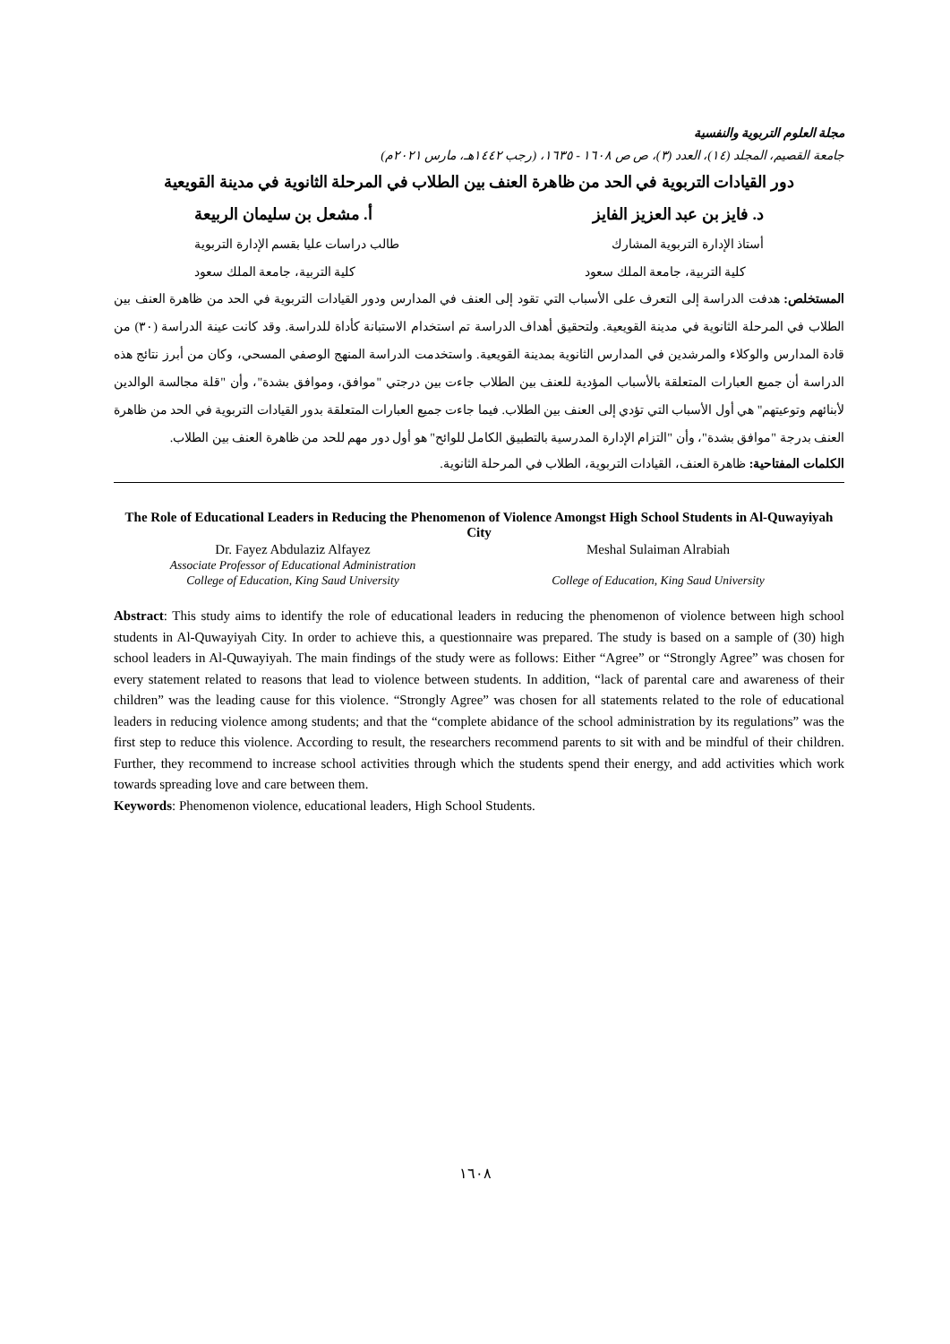مجلة العلوم التربوية والنفسية
جامعة القصيم، المجلد (١٤)، العدد (٣)، ص ص ١٦٠٨ - ١٦٣٥، (رجب ١٤٤٢هـ، مارس ٢٠٢١م)
دور القيادات التربوية في الحد من ظاهرة العنف بين الطلاب في المرحلة الثانوية في مدينة القويعية
د. فايز بن عبد العزيز الفايز أ. مشعل بن سليمان الربيعة
أستاذ الإدارة التربوية المشارك طالب دراسات عليا بقسم الإدارة التربوية
كلية التربية، جامعة الملك سعود كلية التربية، جامعة الملك سعود
المستخلص: هدفت الدراسة إلى التعرف على الأسباب التي تقود إلى العنف في المدارس ودور القيادات التربوية في الحد من ظاهرة العنف بين الطلاب في المرحلة الثانوية في مدينة القويعية. ولتحقيق أهداف الدراسة تم استخدام الاستبانة كأداة للدراسة. وقد كانت عينة الدراسة (٣٠) من قادة المدارس والوكلاء والمرشدين في المدارس الثانوية بمدينة القويعية. واستخدمت الدراسة المنهج الوصفي المسحي، وكان من أبرز نتائج هذه الدراسة أن جميع العبارات المتعلقة بالأسباب المؤدية للعنف بين الطلاب جاءت بين درجتي "موافق، وموافق بشدة"، وأن "قلة مجالسة الوالدين لأبنائهم وتوعيتهم" هي أول الأسباب التي تؤدي إلى العنف بين الطلاب. فيما جاءت جميع العبارات المتعلقة بدور القيادات التربوية في الحد من ظاهرة العنف بدرجة "موافق بشدة"، وأن "التزام الإدارة المدرسية بالتطبيق الكامل للوائح" هو أول دور مهم للحد من ظاهرة العنف بين الطلاب.
الكلمات المفتاحية: ظاهرة العنف، القيادات التربوية، الطلاب في المرحلة الثانوية.
The Role of Educational Leaders in Reducing the Phenomenon of Violence Amongst High School Students in Al-Quwayiyah City
Dr. Fayez Abdulaziz Alfayez
Associate Professor of Educational Administration
College of Education, King Saud University
Meshal Sulaiman Alrabiah
College of Education, King Saud University
Abstract: This study aims to identify the role of educational leaders in reducing the phenomenon of violence between high school students in Al-Quwayiyah City. In order to achieve this, a questionnaire was prepared. The study is based on a sample of (30) high school leaders in Al-Quwayiyah. The main findings of the study were as follows: Either “Agree” or “Strongly Agree” was chosen for every statement related to reasons that lead to violence between students. In addition, “lack of parental care and awareness of their children” was the leading cause for this violence. “Strongly Agree” was chosen for all statements related to the role of educational leaders in reducing violence among students; and that the “complete abidance of the school administration by its regulations” was the first step to reduce this violence. According to result, the researchers recommend parents to sit with and be mindful of their children. Further, they recommend to increase school activities through which the students spend their energy, and add activities which work towards spreading love and care between them.
Keywords: Phenomenon violence, educational leaders, High School Students.
١٦٠٨